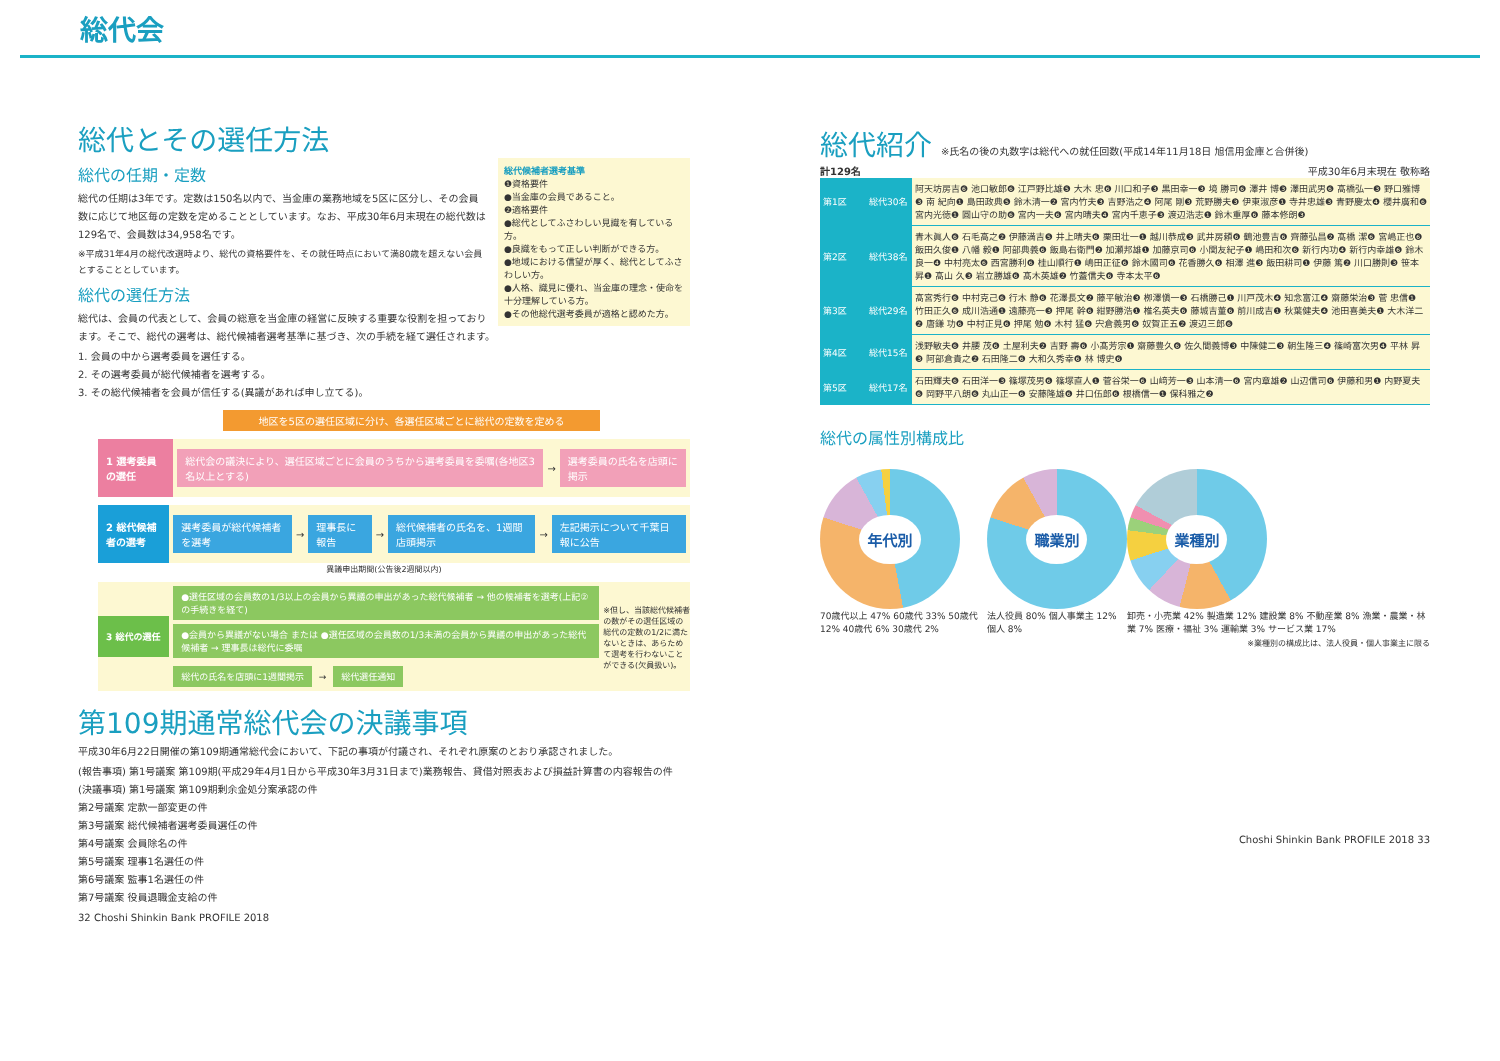総代会
総代とその選任方法
総代候補者選考基準
❶資格要件
●当金庫の会員であること。
❷適格要件
●総代としてふさわしい見識を有している方。
●良識をもって正しい判断ができる方。
●地域における信望が厚く、総代としてふさわしい方。
●人格、識見に優れ、当金庫の理念・使命を十分理解している方。
●その他総代選考委員が適格と認めた方。
総代の任期・定数
総代の任期は3年です。定数は150名以内で、当金庫の業務地域を5区に区分し、その会員数に応じて地区毎の定数を定めることとしています。なお、平成30年6月末現在の総代数は129名で、会員数は34,958名です。
※平成31年4月の総代改選時より、総代の資格要件を、その就任時点において満80歳を超えない会員とすることとしています。
総代の選任方法
総代は、会員の代表として、会員の総意を当金庫の経営に反映する重要な役割を担っております。そこで、総代の選考は、総代候補者選考基準に基づき、次の手続を経て選任されます。
1. 会員の中から選考委員を選任する。
2. その選考委員が総代候補者を選考する。
3. その総代候補者を会員が信任する(異議があれば申し立てる)。
地区を5区の選任区域に分け、各選任区域ごとに総代の定数を定める
1 選考委員の選任 総代会の議決により、選任区域ごとに会員のうちから選考委員を委嘱(各地区3名以上とする) → 選考委員の氏名を店頭に掲示
2 総代候補者の選考 選考委員が総代候補者を選考 → 理事長に報告 → 総代候補者の氏名を、1週間店頭掲示 → 左記掲示について千葉日報に公告
異議申出期間(公告後2週間以内)
3 総代の選任
●選任区域の会員数の1/3以上の会員から異議の申出があった総代候補者 → 他の候補者を選考(上記②の手続きを経て)
●会員から異議がない場合 または ●選任区域の会員数の1/3未満の会員から異議の申出があった総代候補者 → 理事長は総代に委嘱
総代の氏名を店頭に1週間掲示 → 総代選任通知
※但し、当該総代候補者の数がその選任区域の総代の定数の1/2に満たないときは、あらためて選考を行わないことができる(欠員扱い)。
第109期通常総代会の決議事項
平成30年6月22日開催の第109期通常総代会において、下記の事項が付議され、それぞれ原案のとおり承認されました。
(報告事項) 第1号議案 第109期(平成29年4月1日から平成30年3月31日まで)業務報告、貸借対照表および損益計算書の内容報告の件
(決議事項) 第1号議案 第109期剰余金処分案承認の件
第2号議案 定款一部変更の件
第3号議案 総代候補者選考委員選任の件
第4号議案 会員除名の件
第5号議案 理事1名選任の件
第6号議案 監事1名選任の件
第7号議案 役員退職金支給の件
32 Choshi Shinkin Bank PROFILE 2018
総代紹介 ※氏名の後の丸数字は総代への就任回数(平成14年11月18日 旭信用金庫と合併後)
計129名 平成30年6月末現在 敬称略
| 第1区 | 総代30名 | 阿天坊房吉❻ 池口敏郎❻ 江戸野比雄❺ 大木 忠❻ 川口和子❸ 黒田幸一❸ 境 勝司❻ 澤井 博❸ 澤田武男❻ 髙橋弘一❸ 野口雅博❸ 南 紀向❶ 島田政典❺ 鈴木清一❷ 宮内竹夫❸ 吉野浩之❹ 阿尾 剛❸ 荒野勝夫❸ 伊東淑彦❶ 寺井忠雄❸ 青野慶太❹ 櫻井廣和❻ 宮内光徳❶ 圓山守の助❻ 宮内一夫❻ 宮内晴夫❹ 宮内千恵子❸ 渡辺浩志❶ 鈴木重厚❻ 藤本修朗❸ |
| 第2区 | 総代38名 | 青木眞人❻ 石毛高之❷ 伊藤満吉❺ 井上晴夫❻ 栗田壮一❶ 越川恭成❸ 武井房頼❻ 鶴池豊吉❻ 齊藤弘昌❷ 髙橋 潔❻ 宮嶋正也❻ 飯田久俊❶ 八幡 毅❶ 阿部典義❻ 飯島右衛門❷ 加瀬邦雄❶ 加藤京司❻ 小関友紀子❶ 嶋田和次❻ 新行内功❹ 新行内幸雄❻ 鈴木良一❹ 中村亮太❻ 西宮勝利❻ 桂山順行❶ 嶋田正征❻ 鈴木國司❻ 花香勝久❻ 相澤 進❸ 飯田耕司❶ 伊藤 篤❷ 川口勝則❸ 笹本 昇❶ 髙山 久❸ 岩立勝雄❻ 髙木英雄❷ 竹蓋信夫❻ 寺本太平❻ |
| 第3区 | 総代29名 | 髙宮秀行❻ 中村克己❻ 行木 静❻ 花澤長文❷ 藤平敏治❸ 栁澤愼一❸ 石橋勝己❶ 川戸茂木❹ 知念富江❹ 齋藤栄治❸ 菅 忠信❶ 竹田正久❻ 成川浩通❶ 遠藤亮一❸ 押尾 幹❻ 紺野勝浩❶ 椎名英夫❻ 藤城吉董❻ 前川成吉❶ 秋葉健夫❹ 池田喜美夫❶ 大木洋二❷ 唐鎌 功❻ 中村正見❻ 押尾 勉❻ 木村 猛❻ 宍倉義男❻ 奴賀正五❷ 渡辺三郎❻ |
| 第4区 | 総代15名 | 浅野敏夫❻ 井腰 茂❻ 土屋利夫❷ 吉野 壽❻ 小髙芳宗❶ 齋藤豊久❻ 佐久間義博❸ 中陳健二❸ 朝生隆三❹ 篠崎富次男❹ 平林 昇❸ 阿部倉貴之❷ 石田隆二❻ 大和久秀幸❻ 林 博史❻ |
| 第5区 | 総代17名 | 石田輝夫❻ 石田洋一❸ 篠塚茂男❻ 篠塚直人❶ 菅谷栄一❻ 山﨑芳一❸ 山本清一❻ 宮内章雄❷ 山辺信司❻ 伊藤和男❶ 内野夏夫❻ 岡野平八朗❻ 丸山正一❻ 安藤隆雄❻ 井口伍郎❻ 根橋信一❶ 保科雅之❷ |
総代の属性別構成比
年代別
70歳代以上 47% 60歳代 33% 50歳代 12% 40歳代 6% 30歳代 2%
職業別
法人役員 80% 個人事業主 12% 個人 8%
業種別
卸売・小売業 42% 製造業 12% 建設業 8% 不動産業 8% 漁業・農業・林業 7% 医療・福祉 3% 運輸業 3% サービス業 17%
※業種別の構成比は、法人役員・個人事業主に限る
Choshi Shinkin Bank PROFILE 2018 33